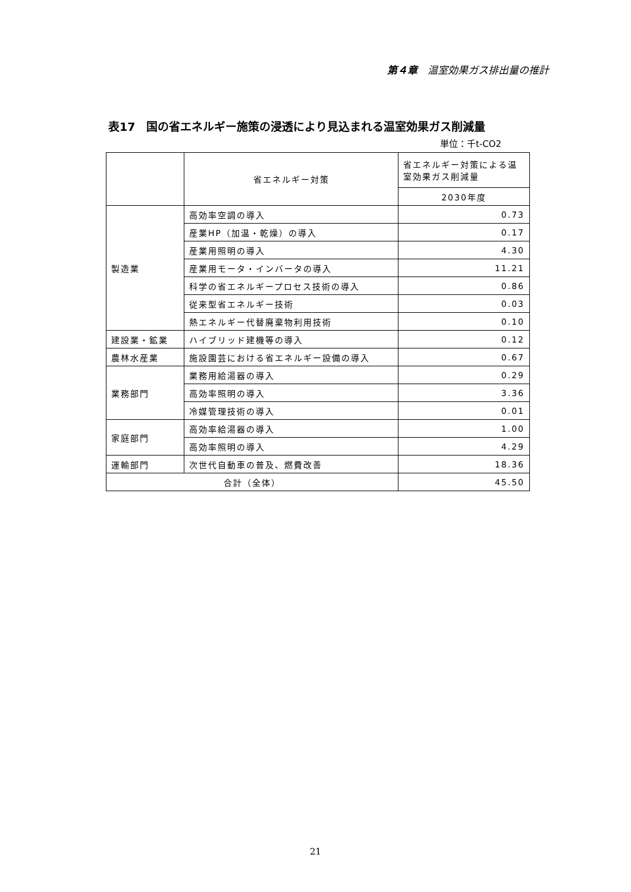第４章　温室効果ガス排出量の推計
表17　国の省エネルギー施策の浸透により見込まれる温室効果ガス削減量
単位：千t-CO2
| | 省エネルギー対策 | 省エネルギー対策による温室効果ガス削減量 |
| --- | --- | --- |
| | | 2030年度 |
| 製造業 | 高効率空調の導入 | 0.73 |
| | 産業HP（加温・乾燥）の導入 | 0.17 |
| | 産業用照明の導入 | 4.30 |
| | 産業用モータ・インバータの導入 | 11.21 |
| | 科学の省エネルギープロセス技術の導入 | 0.86 |
| | 従来型省エネルギー技術 | 0.03 |
| | 熱エネルギー代替廃棄物利用技術 | 0.10 |
| 建設業・鉱業 | ハイブリッド建機等の導入 | 0.12 |
| 農林水産業 | 施設園芸における省エネルギー設備の導入 | 0.67 |
| 業務部門 | 業務用給湯器の導入 | 0.29 |
| | 高効率照明の導入 | 3.36 |
| | 冷媒管理技術の導入 | 0.01 |
| 家庭部門 | 高効率給湯器の導入 | 1.00 |
| | 高効率照明の導入 | 4.29 |
| 運輸部門 | 次世代自動車の普及、燃費改善 | 18.36 |
| 合計（全体） | | 45.50 |
21